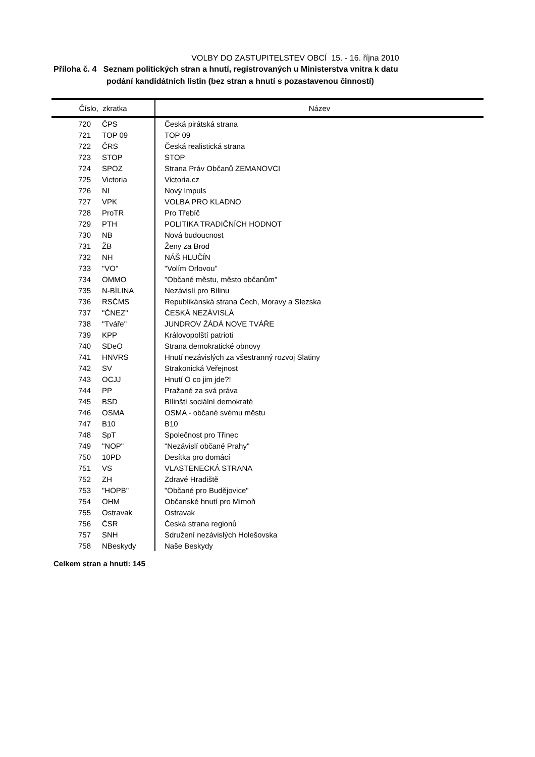VOLBY DO ZASTUPITELSTEV OBCÍ 15. - 16. října 2010
Příloha č. 4 Seznam politických stran a hnutí, registrovaných u Ministerstva vnitra k datu
podání kandidátních listin (bez stran a hnutí s pozastavenou činností)
| Číslo, zkratka | | Název |
| --- | --- | --- |
| 720 | ČPS | Česká pirátská strana |
| 721 | TOP 09 | TOP 09 |
| 722 | ČRS | Česká realistická strana |
| 723 | STOP | STOP |
| 724 | SPOZ | Strana Práv Občanů ZEMANOVCI |
| 725 | Victoria | Victoria.cz |
| 726 | NI | Nový Impuls |
| 727 | VPK | VOLBA PRO KLADNO |
| 728 | ProTR | Pro Třebíč |
| 729 | PTH | POLITIKA TRADIČNÍCH HODNOT |
| 730 | NB | Nová budoucnost |
| 731 | ŽB | Ženy za Brod |
| 732 | NH | NÁŠ HLUČÍN |
| 733 | "VO" | "Volím Orlovou" |
| 734 | OMMO | "Občané městu, město občanům" |
| 735 | N-BÍLINA | Nezávislí pro Bílinu |
| 736 | RSČMS | Republikánská strana Čech, Moravy a Slezska |
| 737 | "ČNEZ" | ČESKÁ NEZÁVISLÁ |
| 738 | "Tváře" | JUNDROV ŽÁDÁ NOVE TVÁŘE |
| 739 | KPP | Královopolští patrioti |
| 740 | SDeO | Strana demokratické obnovy |
| 741 | HNVRS | Hnutí nezávislých za všestranný rozvoj Slatiny |
| 742 | SV | Strakonická Veřejnost |
| 743 | OCJJ | Hnutí O co jim jde?! |
| 744 | PP | Pražané za svá práva |
| 745 | BSD | Bílinští sociální demokraté |
| 746 | OSMA | OSMA - občané svému městu |
| 747 | B10 | B10 |
| 748 | SpT | Společnost pro Třinec |
| 749 | "NOP" | "Nezávislí občané Prahy" |
| 750 | 10PD | Desítka pro domácí |
| 751 | VS | VLASTENECKÁ STRANA |
| 752 | ZH | Zdravé Hradiště |
| 753 | "HOPB" | "Občané pro Budějovice" |
| 754 | OHM | Občanské hnutí pro Mimoň |
| 755 | Ostravak | Ostravak |
| 756 | ČSR | Česká strana regionů |
| 757 | SNH | Sdružení nezávislých Holešovska |
| 758 | NBeskydy | Naše Beskydy |
Celkem stran a hnutí: 145